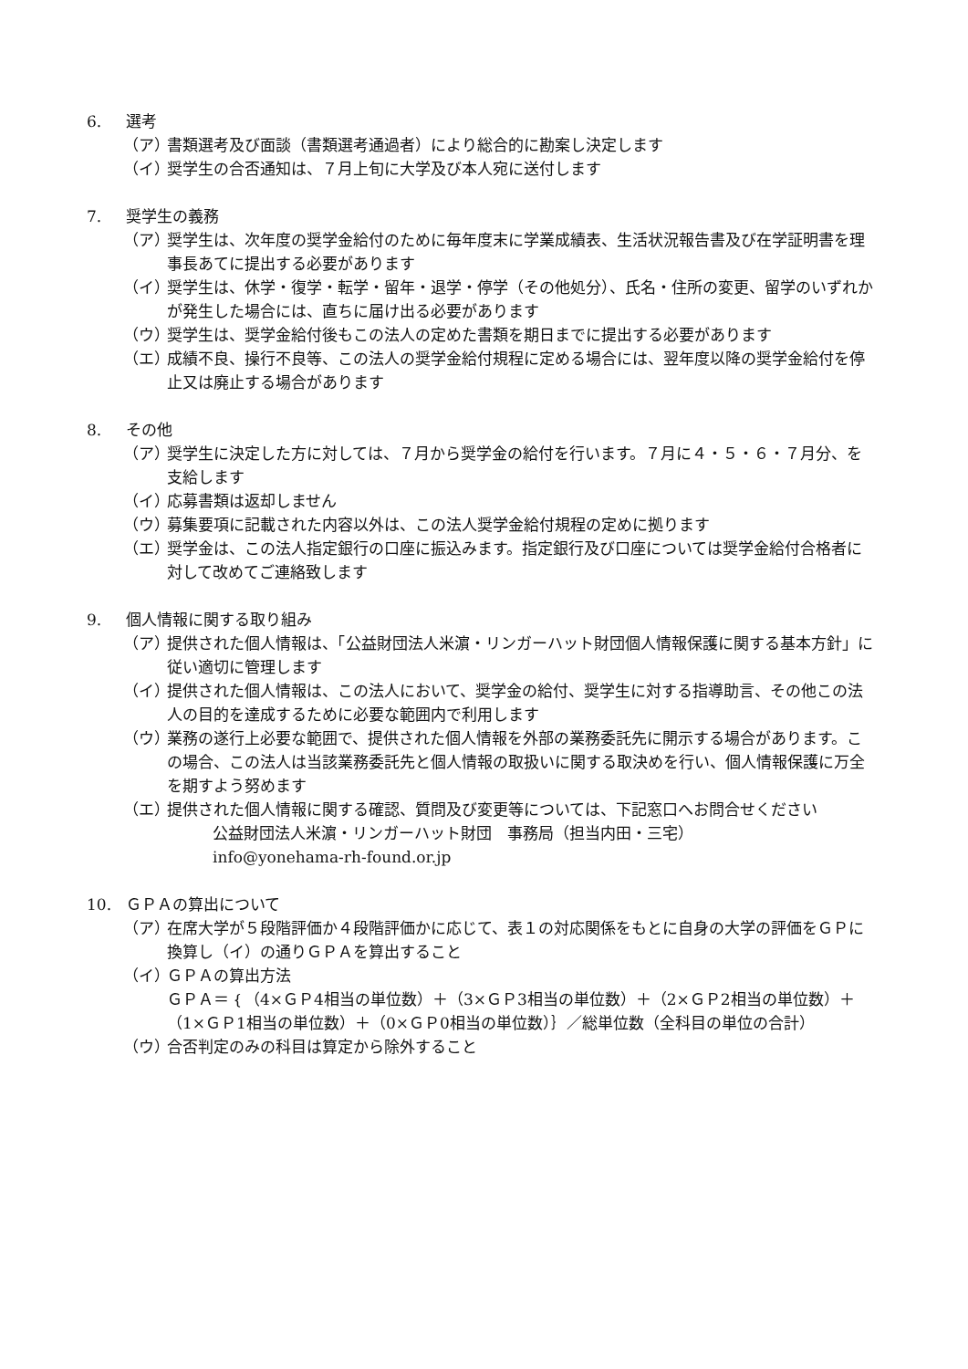6. 選考
（ア） 書類選考及び面談（書類選考通過者）により総合的に勘案し決定します
（イ） 奨学生の合否通知は、７月上旬に大学及び本人宛に送付します
7. 奨学生の義務
（ア） 奨学生は、次年度の奨学金給付のために毎年度末に学業成績表、生活状況報告書及び在学証明書を理事長あてに提出する必要があります
（イ） 奨学生は、休学・復学・転学・留年・退学・停学（その他処分）、氏名・住所の変更、留学のいずれかが発生した場合には、直ちに届け出る必要があります
（ウ） 奨学生は、奨学金給付後もこの法人の定めた書類を期日までに提出する必要があります
（エ） 成績不良、操行不良等、この法人の奨学金給付規程に定める場合には、翌年度以降の奨学金給付を停止又は廃止する場合があります
8. その他
（ア） 奨学生に決定した方に対しては、７月から奨学金の給付を行います。７月に４・５・６・７月分、を支給します
（イ） 応募書類は返却しません
（ウ） 募集要項に記載された内容以外は、この法人奨学金給付規程の定めに拠ります
（エ） 奨学金は、この法人指定銀行の口座に振込みます。指定銀行及び口座については奨学金給付合格者に対して改めてご連絡致します
9. 個人情報に関する取り組み
（ア） 提供された個人情報は、「公益財団法人米濵・リンガーハット財団個人情報保護に関する基本方針」に従い適切に管理します
（イ） 提供された個人情報は、この法人において、奨学金の給付、奨学生に対する指導助言、その他この法人の目的を達成するために必要な範囲内で利用します
（ウ） 業務の遂行上必要な範囲で、提供された個人情報を外部の業務委託先に開示する場合があります。この場合、この法人は当該業務委託先と個人情報の取扱いに関する取決めを行い、個人情報保護に万全を期すよう努めます
（エ） 提供された個人情報に関する確認、質問及び変更等については、下記窓口へお問合せください
公益財団法人米濵・リンガーハット財団　事務局（担当内田・三宅）
info@yonehama-rh-found.or.jp
10. ＧＰＡの算出について
（ア） 在席大学が５段階評価か４段階評価かに応じて、表１の対応関係をもとに自身の大学の評価をＧＰに換算し（イ）の通りＧＰＡを算出すること
（イ） ＧＰＡの算出方法
ＧＰＡ＝｛（4×ＧＰ4相当の単位数）＋（3×ＧＰ3相当の単位数）＋（2×ＧＰ2相当の単位数）＋（1×ＧＰ1相当の単位数）＋（0×ＧＰ0相当の単位数）｝／総単位数（全科目の単位の合計）
（ウ） 合否判定のみの科目は算定から除外すること